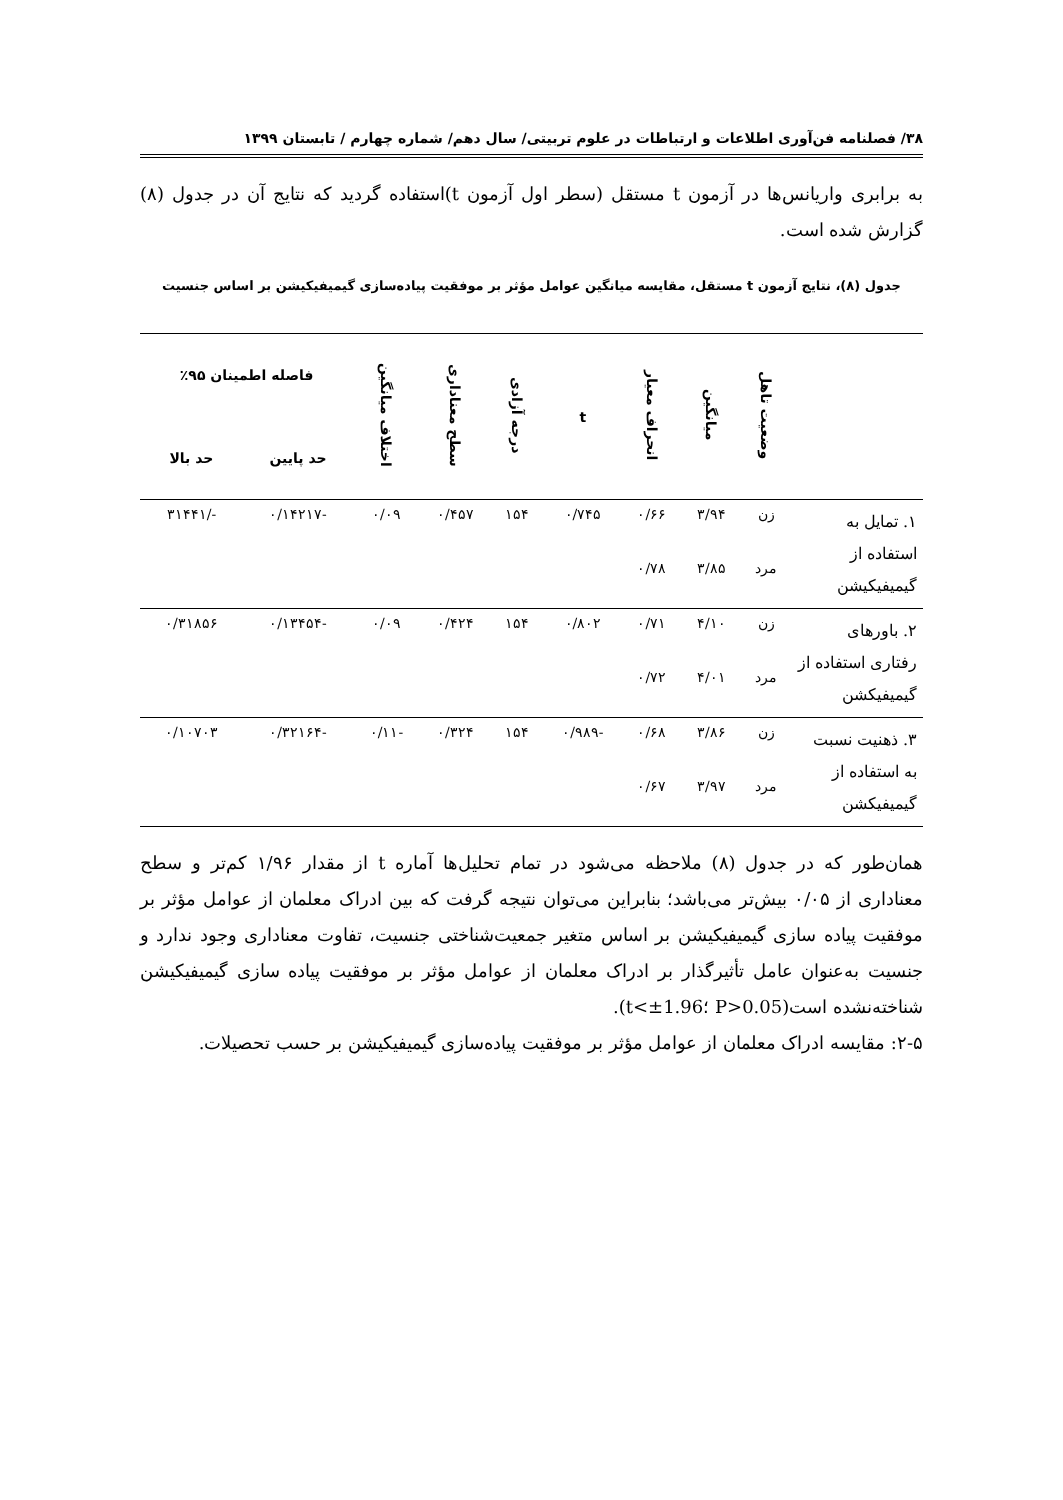۳۸/ فصلنامه فن‌آوری اطلاعات و ارتباطات در علوم تربیتی/ سال دهم/ شماره چهارم / تابستان ۱۳۹۹
به برابری واریانس‌ها در آزمون t مستقل (سطر اول آزمون t)استفاده گردید که نتایج آن در جدول (۸) گزارش شده است.
جدول (۸)، نتایج آزمون t مستقل، مقایسه میانگین عوامل مؤثر بر موفقیت پیاده‌سازی گیمیفیکیشن بر اساس جنسیت
| | وضعیت تاهل | میانگین | انحراف معیار | t | درجه آزادی | سطح معناداری | اختلاف میانگین | فاصله اطمینان ۹۵٪ | |
| --- | --- | --- | --- | --- | --- | --- | --- | --- | --- |
| | | | | | | | | حد پایین | حد بالا |
| ۱. تمایل به استفاده از گیمیفیکیشن | زن | ۳/۹۴ | ۰/۶۶ | ۰/۷۴۵ | ۱۵۴ | ۰/۴۵۷ | ۰/۰۹ | -۰/۱۴۲۱۷ | -/۳۱۴۴۱ |
| | مرد | ۳/۸۵ | ۰/۷۸ | | | | | | |
| ۲. باورهای رفتاری استفاده از گیمیفیکشن | زن | ۴/۱۰ | ۰/۷۱ | ۰/۸۰۲ | ۱۵۴ | ۰/۴۲۴ | ۰/۰۹ | -۰/۱۳۴۵۴ | ۰/۳۱۸۵۶ |
| | مرد | ۴/۰۱ | ۰/۷۲ | | | | | | |
| ۳. ذهنیت نسبت به استفاده از گیمیفیکشن | زن | ۳/۸۶ | ۰/۶۸ | -۰/۹۸۹ | ۱۵۴ | ۰/۳۲۴ | -۰/۱۱ | -۰/۳۲۱۶۴ | ۰/۱۰۷۰۳ |
| | مرد | ۳/۹۷ | ۰/۶۷ | | | | | | |
همان‌طور که در جدول (۸) ملاحظه می‌شود در تمام تحلیل‌ها آماره t از مقدار ۱/۹۶ کم‌تر و سطح معناداری از ۰/۰۵ بیش‌تر می‌باشد؛ بنابراین می‌توان نتیجه گرفت که بین ادراک معلمان از عوامل مؤثر بر موفقیت پیاده سازی گیمیفیکیشن بر اساس متغیر جمعیت‌شناختی جنسیت، تفاوت معناداری وجود ندارد و جنسیت به‌عنوان عامل تأثیرگذار بر ادراک معلمان از عوامل مؤثر بر موفقیت پیاده سازی گیمیفیکیشن شناخته‌نشده است(P>0.05 ؛t<±1.96).
۲-۵: مقایسه ادراک معلمان از عوامل مؤثر بر موفقیت پیاده‌سازی گیمیفیکیشن بر حسب تحصیلات.